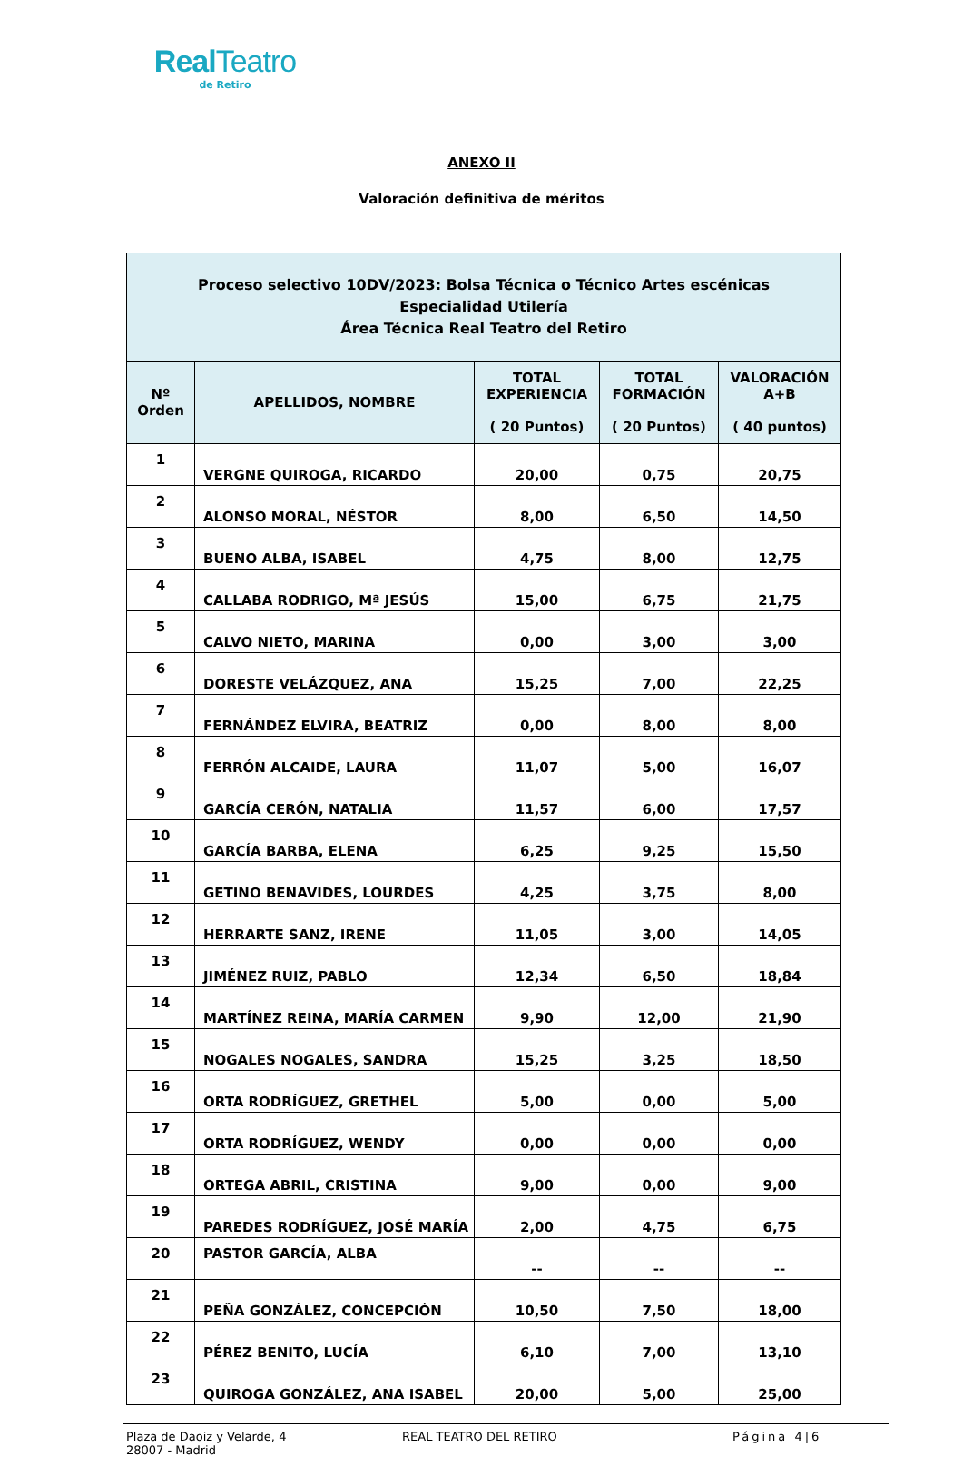Real Teatro
de Retiro
ANEXO II
Valoración definitiva de méritos
| Proceso selectivo 10DV/2023: Bolsa Técnica o Técnico Artes escénicas Especialidad Utilería Área Técnica Real Teatro del Retiro | | | | |
| --- | --- | --- | --- | --- |
| Nº Orden | APELLIDOS, NOMBRE | TOTAL EXPERIENCIA ( 20 Puntos) | TOTAL FORMACIÓN ( 20 Puntos) | VALORACIÓN A+B ( 40 puntos) |
| 1 | VERGNE QUIROGA, RICARDO | 20,00 | 0,75 | 20,75 |
| 2 | ALONSO MORAL, NÉSTOR | 8,00 | 6,50 | 14,50 |
| 3 | BUENO ALBA, ISABEL | 4,75 | 8,00 | 12,75 |
| 4 | CALLABA RODRIGO, Mª JESÚS | 15,00 | 6,75 | 21,75 |
| 5 | CALVO NIETO, MARINA | 0,00 | 3,00 | 3,00 |
| 6 | DORESTE VELÁZQUEZ, ANA | 15,25 | 7,00 | 22,25 |
| 7 | FERNÁNDEZ ELVIRA, BEATRIZ | 0,00 | 8,00 | 8,00 |
| 8 | FERRÓN ALCAIDE, LAURA | 11,07 | 5,00 | 16,07 |
| 9 | GARCÍA CERÓN, NATALIA | 11,57 | 6,00 | 17,57 |
| 10 | GARCÍA BARBA, ELENA | 6,25 | 9,25 | 15,50 |
| 11 | GETINO BENAVIDES, LOURDES | 4,25 | 3,75 | 8,00 |
| 12 | HERRARTE SANZ, IRENE | 11,05 | 3,00 | 14,05 |
| 13 | JIMÉNEZ RUIZ, PABLO | 12,34 | 6,50 | 18,84 |
| 14 | MARTÍNEZ REINA, MARÍA CARMEN | 9,90 | 12,00 | 21,90 |
| 15 | NOGALES NOGALES, SANDRA | 15,25 | 3,25 | 18,50 |
| 16 | ORTA RODRÍGUEZ, GRETHEL | 5,00 | 0,00 | 5,00 |
| 17 | ORTA RODRÍGUEZ, WENDY | 0,00 | 0,00 | 0,00 |
| 18 | ORTEGA ABRIL, CRISTINA | 9,00 | 0,00 | 9,00 |
| 19 | PAREDES RODRÍGUEZ, JOSÉ MARÍA | 2,00 | 4,75 | 6,75 |
| 20 | PASTOR GARCÍA, ALBA | -- | -- | -- |
| 21 | PEÑA GONZÁLEZ, CONCEPCIÓN | 10,50 | 7,50 | 18,00 |
| 22 | PÉREZ BENITO, LUCÍA | 6,10 | 7,00 | 13,10 |
| 23 | QUIROGA GONZÁLEZ, ANA ISABEL | 20,00 | 5,00 | 25,00 |
Plaza de Daoiz y Velarde, 4
28007 - Madrid
REAL TEATRO DEL RETIRO Página 4|6